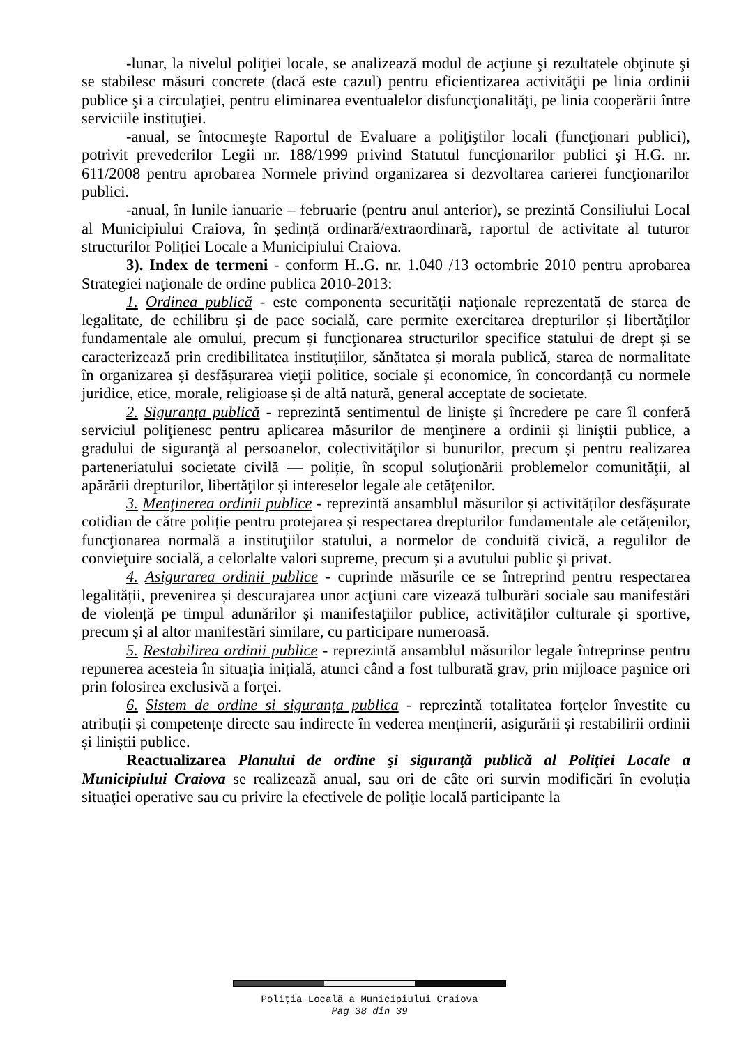-lunar, la nivelul poliţiei locale, se analizează modul de acţiune şi rezultatele obţinute şi se stabilesc măsuri concrete (dacă este cazul) pentru eficientizarea activităţii pe linia ordinii publice şi a circulaţiei, pentru eliminarea eventualelor disfuncţionalităţi, pe linia cooperării între serviciile instituţiei.
-anual, se întocmeşte Raportul de Evaluare a poliţiştilor locali (funcţionari publici), potrivit prevederilor Legii nr. 188/1999 privind Statutul funcţionarilor publici şi H.G. nr. 611/2008 pentru aprobarea Normele privind organizarea si dezvoltarea carierei funcţionarilor publici.
-anual, în lunile ianuarie – februarie (pentru anul anterior), se prezintă Consiliului Local al Municipiului Craiova, în ședință ordinară/extraordinară, raportul de activitate al tuturor structurilor Poliției Locale a Municipiului Craiova.
3). Index de termeni - conform H..G. nr. 1.040 /13 octombrie 2010 pentru aprobarea Strategiei naţionale de ordine publica 2010-2013:
1. Ordinea publică - este componenta securităţii naţionale reprezentată de starea de legalitate, de echilibru și de pace socială, care permite exercitarea drepturilor și libertăţilor fundamentale ale omului, precum și funcţionarea structurilor specifice statului de drept și se caracterizează prin credibilitatea instituţiilor, sănătatea și morala publică, starea de normalitate în organizarea și desfășurarea vieţii politice, sociale și economice, în concordanță cu normele juridice, etice, morale, religioase și de altă natură, general acceptate de societate.
2. Siguranţa publică - reprezintă sentimentul de linişte şi încredere pe care îl conferă serviciul poliţienesc pentru aplicarea măsurilor de menţinere a ordinii și liniştii publice, a gradului de siguranţă al persoanelor, colectivităţilor si bunurilor, precum și pentru realizarea parteneriatului societate civilă — poliție, în scopul soluţionării problemelor comunităţii, al apărării drepturilor, libertăţilor și intereselor legale ale cetățenilor.
3. Menţinerea ordinii publice - reprezintă ansamblul măsurilor și activităților desfășurate cotidian de către poliție pentru protejarea și respectarea drepturilor fundamentale ale cetățenilor, funcţionarea normală a instituţiilor statului, a normelor de conduită civică, a regulilor de convieţuire socială, a celorlalte valori supreme, precum și a avutului public și privat.
4. Asigurarea ordinii publice - cuprinde măsurile ce se întreprind pentru respectarea legalității, prevenirea și descurajarea unor acţiuni care vizează tulburări sociale sau manifestări de violență pe timpul adunărilor și manifestaţiilor publice, activităților culturale și sportive, precum și al altor manifestări similare, cu participare numeroasă.
5. Restabilirea ordinii publice - reprezintă ansamblul măsurilor legale întreprinse pentru repunerea acesteia în situația inițială, atunci când a fost tulburată grav, prin mijloace paşnice ori prin folosirea exclusivă a forţei.
6. Sistem de ordine si siguranţa publica - reprezintă totalitatea forţelor învestite cu atribuții și competențe directe sau indirecte în vederea menţinerii, asigurării și restabilirii ordinii și liniştii publice.
Reactualizarea Planului de ordine şi siguranţă publică al Poliţiei Locale a Municipiului Craiova se realizează anual, sau ori de câte ori survin modificări în evoluţia situaţiei operative sau cu privire la efectivele de poliţie locală participante la
Poliția Locală a Municipiului Craiova
Pag 38 din 39